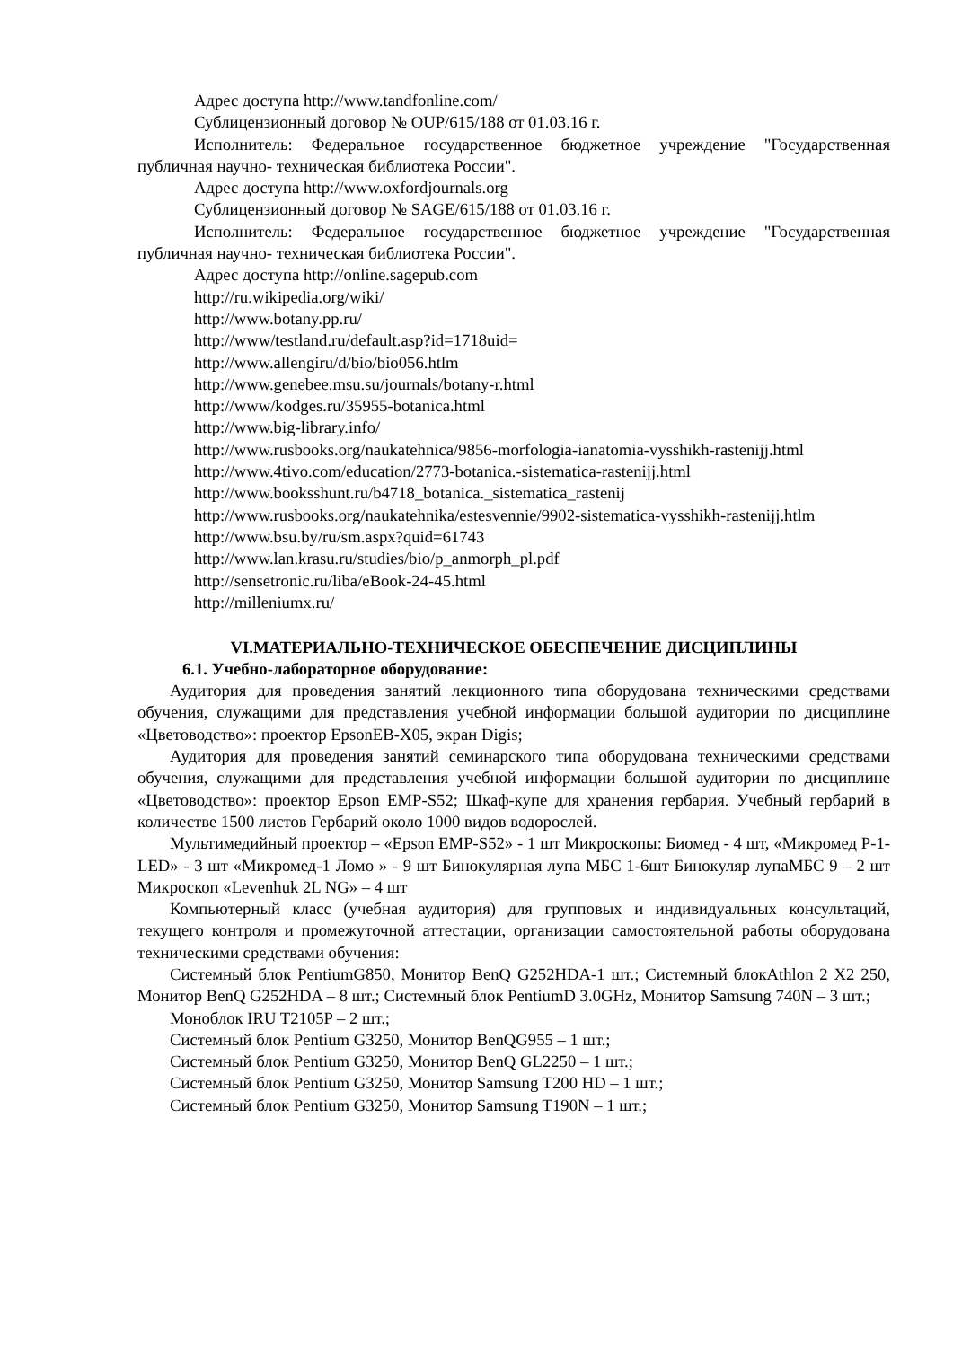Адрес доступа http://www.tandfonline.com/
Сублицензионный договор № OUP/615/188 от 01.03.16 г.
Исполнитель: Федеральное государственное бюджетное учреждение "Государственная публичная научно- техническая библиотека России".
Адрес доступа http://www.oxfordjournals.org
Сублицензионный договор № SAGE/615/188 от 01.03.16 г.
Исполнитель: Федеральное государственное бюджетное учреждение "Государственная публичная научно- техническая библиотека России".
Адрес доступа http://online.sagepub.com
http://ru.wikipedia.org/wiki/
http://www.botany.pp.ru/
http://www/testland.ru/default.asp?id=1718uid=
http://www.allengiru/d/bio/bio056.htlm
http://www.genebee.msu.su/journals/botany-r.html
http://www/kodges.ru/35955-botanica.html
http://www.big-library.info/
http://www.rusbooks.org/naukatehnica/9856-morfologia-ianatomia-vysshikh-rastenijj.html
http://www.4tivo.com/education/2773-botanica.-sistematica-rastenijj.html
http://www.booksshunt.ru/b4718_botanica._sistematica_rastenij
http://www.rusbooks.org/naukatehnika/estesvennie/9902-sistematica-vysshikh-rastenijj.htlm
http://www.bsu.by/ru/sm.aspx?quid=61743
http://www.lan.krasu.ru/studies/bio/p_anmorph_pl.pdf
http://sensetronic.ru/liba/eBook-24-45.html
http://milleniumx.ru/
VI.МАТЕРИАЛЬНО-ТЕХНИЧЕСКОЕ ОБЕСПЕЧЕНИЕ ДИСЦИПЛИНЫ
6.1. Учебно-лабораторное оборудование:
Аудитория для проведения занятий лекционного типа оборудована техническими средствами обучения, служащими для представления учебной информации большой аудитории по дисциплине «Цветоводство»: проектор EpsonEB-X05, экран Digis;
Аудитория для проведения занятий семинарского типа оборудована техническими средствами обучения, служащими для представления учебной информации большой аудитории по дисциплине «Цветоводство»: проектор Epson EMP-S52; Шкаф-купе для хранения гербария. Учебный гербарий в количестве 1500 листов Гербарий около 1000 видов водорослей.
Мультимедийный проектор – «Epson EMP-S52» - 1 шт Микроскопы: Биомед - 4 шт, «Микромед Р-1-LED» - 3 шт «Микромед-1 Ломо » - 9 шт Бинокулярная лупа МБС 1-6шт Бинокуляр лупаМБС 9 – 2 шт Микроскоп «Levenhuk 2L NG» – 4 шт
Компьютерный класс (учебная аудитория) для групповых и индивидуальных консультаций, текущего контроля и промежуточной аттестации, организации самостоятельной работы оборудована техническими средствами обучения:
Системный блок PentiumG850, Монитор BenQ G252HDA-1 шт.; Системный блокAthlon 2 X2 250, Монитор BenQ G252HDA – 8 шт.; Системный блок PentiumD 3.0GHz, Монитор Samsung 740N – 3 шт.;
Моноблок IRU T2105P – 2 шт.;
Системный блок Pentium G3250, Монитор BenQG955 – 1 шт.;
Системный блок Pentium G3250, Монитор BenQ GL2250 – 1 шт.;
Системный блок Pentium G3250, Монитор Samsung T200 HD – 1 шт.;
Системный блок Pentium G3250, Монитор Samsung T190N – 1 шт.;